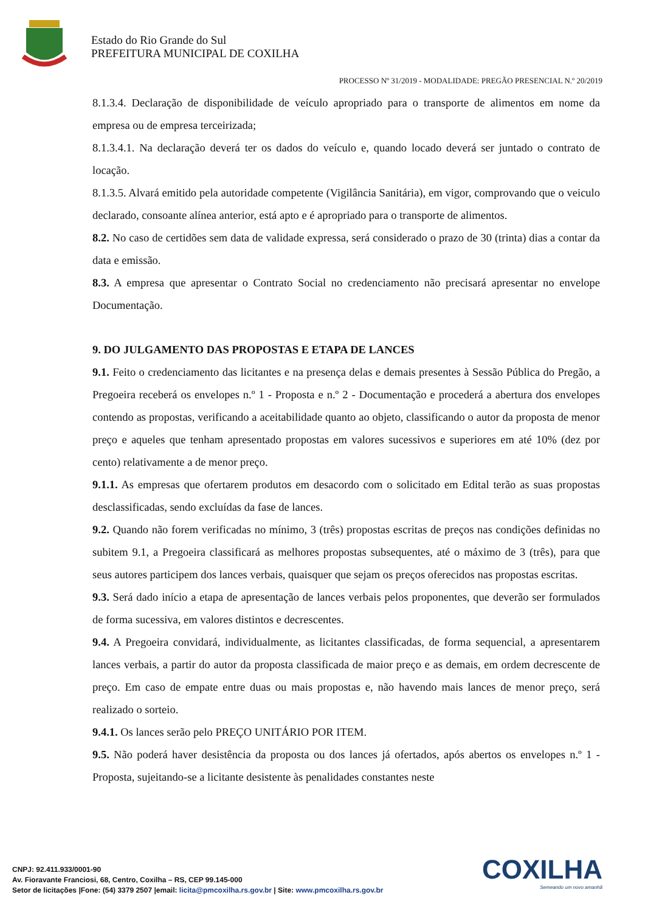Estado do Rio Grande do Sul
PREFEITURA MUNICIPAL DE COXILHA
PROCESSO Nº 31/2019 - MODALIDADE: PREGÃO PRESENCIAL N.º 20/2019
8.1.3.4. Declaração de disponibilidade de veículo apropriado para o transporte de alimentos em nome da empresa ou de empresa terceirizada;
8.1.3.4.1. Na declaração deverá ter os dados do veículo e, quando locado deverá ser juntado o contrato de locação.
8.1.3.5. Alvará emitido pela autoridade competente (Vigilância Sanitária), em vigor, comprovando que o veiculo declarado, consoante alínea anterior, está apto e é apropriado para o transporte de alimentos.
8.2. No caso de certidões sem data de validade expressa, será considerado o prazo de 30 (trinta) dias a contar da data e emissão.
8.3. A empresa que apresentar o Contrato Social no credenciamento não precisará apresentar no envelope Documentação.
9. DO JULGAMENTO DAS PROPOSTAS E ETAPA DE LANCES
9.1. Feito o credenciamento das licitantes e na presença delas e demais presentes à Sessão Pública do Pregão, a Pregoeira receberá os envelopes n.º 1 - Proposta e n.º 2 - Documentação e procederá a abertura dos envelopes contendo as propostas, verificando a aceitabilidade quanto ao objeto, classificando o autor da proposta de menor preço e aqueles que tenham apresentado propostas em valores sucessivos e superiores em até 10% (dez por cento) relativamente a de menor preço.
9.1.1. As empresas que ofertarem produtos em desacordo com o solicitado em Edital terão as suas propostas desclassificadas, sendo excluídas da fase de lances.
9.2. Quando não forem verificadas no mínimo, 3 (três) propostas escritas de preços nas condições definidas no subitem 9.1, a Pregoeira classificará as melhores propostas subsequentes, até o máximo de 3 (três), para que seus autores participem dos lances verbais, quaisquer que sejam os preços oferecidos nas propostas escritas.
9.3. Será dado início a etapa de apresentação de lances verbais pelos proponentes, que deverão ser formulados de forma sucessiva, em valores distintos e decrescentes.
9.4. A Pregoeira convidará, individualmente, as licitantes classificadas, de forma sequencial, a apresentarem lances verbais, a partir do autor da proposta classificada de maior preço e as demais, em ordem decrescente de preço. Em caso de empate entre duas ou mais propostas e, não havendo mais lances de menor preço, será realizado o sorteio.
9.4.1. Os lances serão pelo PREÇO UNITÁRIO POR ITEM.
9.5. Não poderá haver desistência da proposta ou dos lances já ofertados, após abertos os envelopes n.º 1 - Proposta, sujeitando-se a licitante desistente às penalidades constantes neste
COXILHA
Semeando um novo amanhã
CNPJ: 92.411.933/0001-90
Av. Fioravante Franciosi, 68, Centro, Coxilha – RS, CEP 99.145-000
Setor de licitações |Fone: (54) 3379 2507 |email: licita@pmcoxilha.rs.gov.br | Site: www.pmcoxilha.rs.gov.br